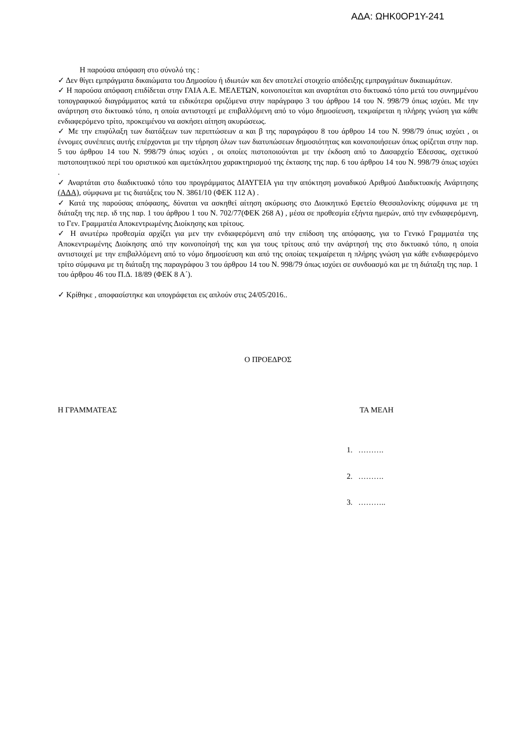ΑΔΑ: ΩΗΚ0ΟΡ1Υ-241
Η παρούσα απόφαση στο σύνολό της :
✓ Δεν θίγει εμπράγματα δικαιώματα του Δημοσίου ή ιδιωτών και δεν αποτελεί στοιχείο απόδειξης εμπραγμάτων δικαιωμάτων.
✓ Η παρούσα απόφαση επιδίδεται στην ΓΑΙΑ Α.Ε. ΜΕΛΕΤΩΝ, κοινοποιείται και αναρτάται στο δικτυακό τόπο μετά του συνημμένου τοπογραφικού διαγράμματος κατά τα ειδικότερα οριζόμενα στην παράγραφο 3 του άρθρου 14 του Ν. 998/79 όπως ισχύει. Με την ανάρτηση στο δικτυακό τόπο, η οποία αντιστοιχεί με επιβαλλόμενη από το νόμο δημοσίευση, τεκμαίρεται η πλήρης γνώση για κάθε ενδιαφερόμενο τρίτο, προκειμένου να ασκήσει αίτηση ακυρώσεως.
✓ Με την επιφύλαξη των διατάξεων των περιπτώσεων α και β της παραγράφου 8 του άρθρου 14 του Ν. 998/79 όπως ισχύει , οι έννομες συνέπειες αυτής επέρχονται με την τήρηση όλων των διατυπώσεων δημοσιότητας και κοινοποιήσεων όπως ορίζεται στην παρ. 5 του άρθρου 14 του Ν. 998/79 όπως ισχύει , οι οποίες πιστοποιούνται με την έκδοση από το Δασαρχείο Έδεσσας, σχετικού πιστοποιητικού περί του οριστικού και αμετάκλητου χαρακτηρισμού της έκτασης της παρ. 6 του άρθρου 14 του Ν. 998/79 όπως ισχύει .
✓ Αναρτάται στο διαδικτυακό τόπο του προγράμματος ΔΙΑΥΓΕΙΑ για την απόκτηση μοναδικού Αριθμού Διαδικτυακής Ανάρτησης (ΑΔΑ), σύμφωνα με τις διατάξεις του Ν. 3861/10 (ΦΕΚ 112 Α) .
✓ Κατά της παρούσας απόφασης, δύναται να ασκηθεί αίτηση ακύρωσης στο Διοικητικό Εφετείο Θεσσαλονίκης σύμφωνα με τη διάταξη της περ. ιδ της παρ. 1 του άρθρου 1 του Ν. 702/77(ΦΕΚ 268 Α) , μέσα σε προθεσμία εξήντα ημερών, από την ενδιαφερόμενη, το Γεν. Γραμματέα Αποκεντρωμένης Διοίκησης και τρίτους.
✓ Η ανωτέρω προθεσμία αρχίζει για μεν την ενδιαφερόμενη από την επίδοση της απόφασης, για το Γενικό Γραμματέα της Αποκεντρωμένης Διοίκησης από την κοινοποίησή της και για τους τρίτους από την ανάρτησή της στο δικτυακό τόπο, η οποία αντιστοιχεί με την επιβαλλόμενη από το νόμο δημοσίευση και από της οποίας τεκμαίρεται η πλήρης γνώση για κάθε ενδιαφερόμενο τρίτο σύμφωνα με τη διάταξη της παραγράφου 3 του άρθρου 14 του Ν. 998/79 όπως ισχύει σε συνδυασμό και με τη διάταξη της παρ. 1 του άρθρου 46 του Π.Δ. 18/89 (ΦΕΚ 8 Α΄).
✓ Κρίθηκε , αποφασίστηκε και υπογράφεται εις απλούν στις 24/05/2016..
Ο ΠΡΟΕΔΡΟΣ
Η ΓΡΑΜΜΑΤΕΑΣ ΤΑ ΜΕΛΗ
1. ……….
2. ……….
3. ………..